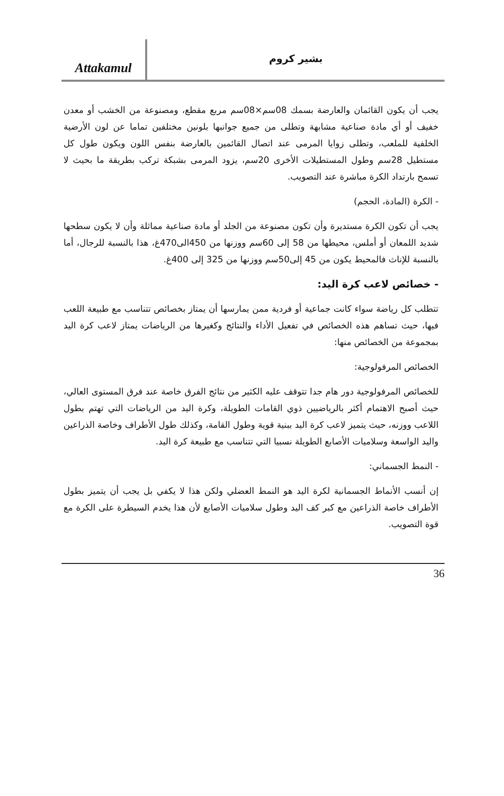Attakamul
بشير كروم
يجب أن يكون القائمان والعارضة بسمك 08سم×08سم مربع مقطع، ومصنوعة من الخشب أو معدن خفيف أو أي مادة صناعية مشابهة وتطلى من جميع جوانبها بلونين مختلفين تماما عن لون الأرضية الخلفية للملعب، وتطلى زوايا المرمى عند اتصال القائمين بالعارضة بنفس اللون ويكون طول كل مستطيل 28سم وطول المستطيلات الأخرى 20سم، يزود المرمى بشبكة تركب بطريقة ما بحيث لا تسمح بارتداد الكرة مباشرة عند التصويب.
- الكرة (المادة، الحجم)
يجب أن تكون الكرة مستديرة وأن تكون مصنوعة من الجلد أو مادة صناعية مماثلة وأن لا يكون سطحها شديد اللمعان أو أملس، محيطها من 58 إلى 60سم ووزنها من 450الى470غ، هذا بالنسبة للرجال، أما بالنسبة للإناث فالمحيط يكون من 45 إلى50سم ووزنها من 325 إلى 400غ.
- خصائص لاعب كرة اليد:
تتطلب كل رياضة سواء كانت جماعية أو فردية ممن يمارسها أن يمتاز بخصائص تتناسب مع طبيعة اللعب فيها، حيث تساهم هذه الخصائص في تفعيل الأداء والنتائج وكغيرها من الرياضات يمتاز لاعب كرة اليد بمجموعة من الخصائص منها:
الخصائص المرفولوجية:
للخصائص المرفولوجية دور هام جدا تتوقف عليه الكثير من نتائج الفرق خاصة عند فرق المستوى العالي، حيث أصبح الاهتمام أكثر بالرياضيين ذوي القامات الطويلة، وكرة اليد من الرياضات التي تهتم بطول اللاعب ووزنه، حيث يتميز لاعب كرة اليد ببنية قوية وطول القامة، وكذلك طول الأطراف وخاصة الذراعين واليد الواسعة وسلاميات الأصابع الطويلة نسبيا التي تتناسب مع طبيعة كرة اليد.
- النمط الجسماني:
إن أنسب الأنماط الجسمانية لكرة اليد هو النمط العضلي ولكن هذا لا يكفي بل يجب أن يتميز بطول الأطراف خاصة الذراعين مع كبر كف اليد وطول سلاميات الأصابع لأن هذا يخدم السيطرة على الكرة مع قوة التصويب.
36